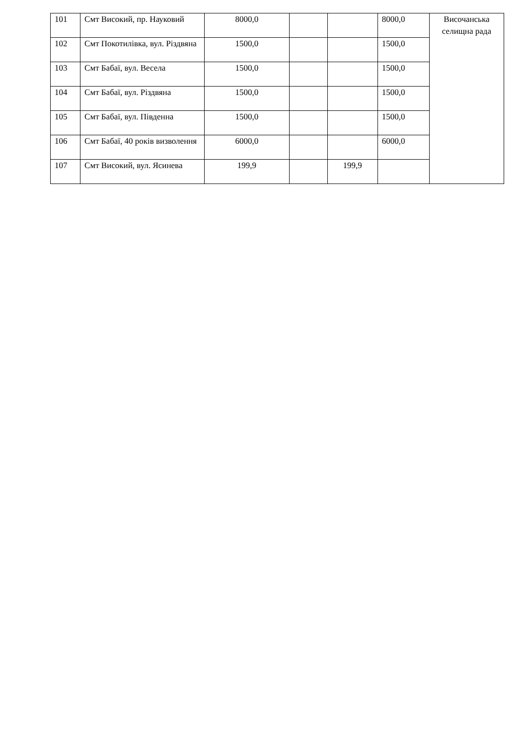| 101 | Смт Високий, пр. Науковий | 8000,0 | | | 8000,0 | Височанська селищна рада |
| 102 | Смт Покотилівка, вул. Різдвяна | 1500,0 | | | 1500,0 | |
| 103 | Смт Бабаї, вул. Весела | 1500,0 | | | 1500,0 | |
| 104 | Смт Бабаї, вул. Різдвяна | 1500,0 | | | 1500,0 | |
| 105 | Смт Бабаї, вул. Південна | 1500,0 | | | 1500,0 | |
| 106 | Смт Бабаї, 40 років визволення | 6000,0 | | | 6000,0 | |
| 107 | Смт Високий, вул. Ясинева | 199,9 | | 199,9 | | |